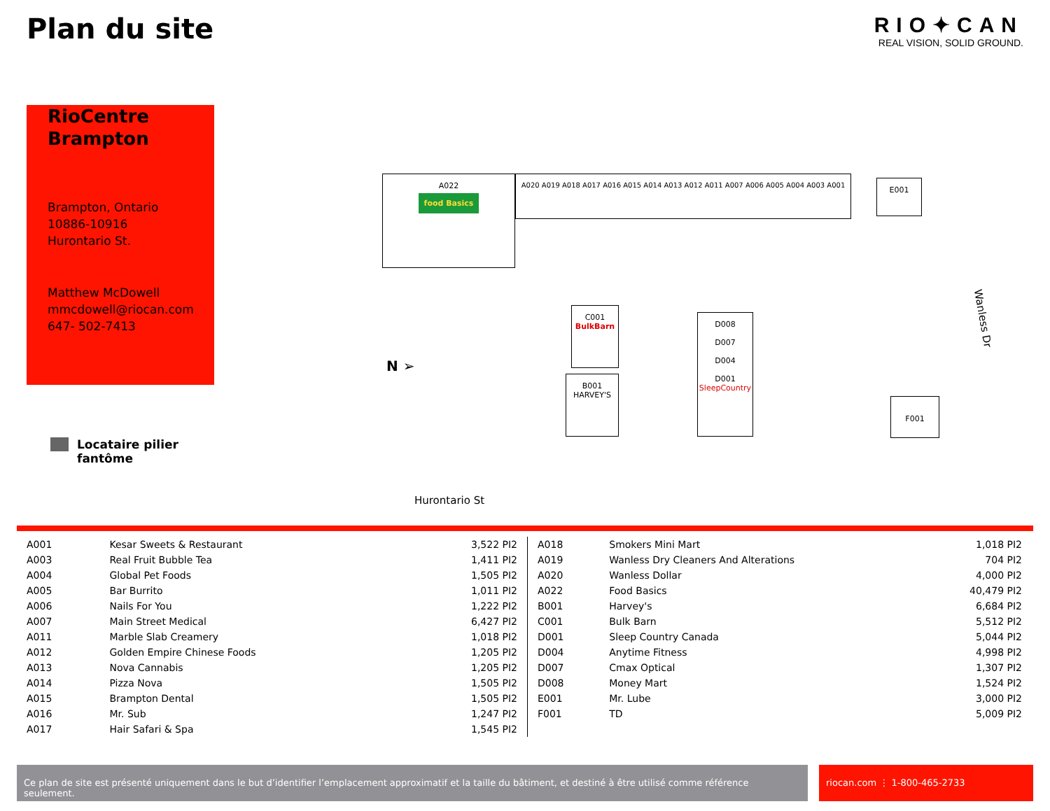Plan du site
RIO✦CAN
REAL VISION, SOLID GROUND.
RioCentre Brampton
Brampton, Ontario
10886-10916
Hurontario St.
Matthew McDowell
mmcdowell@riocan.com
647- 502-7413
Locataire pilier
fantôme
A022
food Basics
A020 A019 A018 A017 A016 A015 A014 A013 A012 A011 A007 A006 A005 A004 A003 A001
E001
C001
BulkBarn
B001
HARVEY'S
D008
D007
D004
D001
SleepCountry
F001
N ➢
Hurontario St
Wanless Dr
| A001 | Kesar Sweets & Restaurant | 3,522 PI2 |
| A003 | Real Fruit Bubble Tea | 1,411 PI2 |
| A004 | Global Pet Foods | 1,505 PI2 |
| A005 | Bar Burrito | 1,011 PI2 |
| A006 | Nails For You | 1,222 PI2 |
| A007 | Main Street Medical | 6,427 PI2 |
| A011 | Marble Slab Creamery | 1,018 PI2 |
| A012 | Golden Empire Chinese Foods | 1,205 PI2 |
| A013 | Nova Cannabis | 1,205 PI2 |
| A014 | Pizza Nova | 1,505 PI2 |
| A015 | Brampton Dental | 1,505 PI2 |
| A016 | Mr. Sub | 1,247 PI2 |
| A017 | Hair Safari & Spa | 1,545 PI2 |
| A018 | Smokers Mini Mart | 1,018 PI2 |
| A019 | Wanless Dry Cleaners And Alterations | 704 PI2 |
| A020 | Wanless Dollar | 4,000 PI2 |
| A022 | Food Basics | 40,479 PI2 |
| B001 | Harvey's | 6,684 PI2 |
| C001 | Bulk Barn | 5,512 PI2 |
| D001 | Sleep Country Canada | 5,044 PI2 |
| D004 | Anytime Fitness | 4,998 PI2 |
| D007 | Cmax Optical | 1,307 PI2 |
| D008 | Money Mart | 1,524 PI2 |
| E001 | Mr. Lube | 3,000 PI2 |
| F001 | TD | 5,009 PI2 |
Ce plan de site est présenté uniquement dans le but d’identifier l’emplacement approximatif et la taille du bâtiment, et destiné à être utilisé comme référence seulement.
riocan.com ⋮ 1-800-465-2733